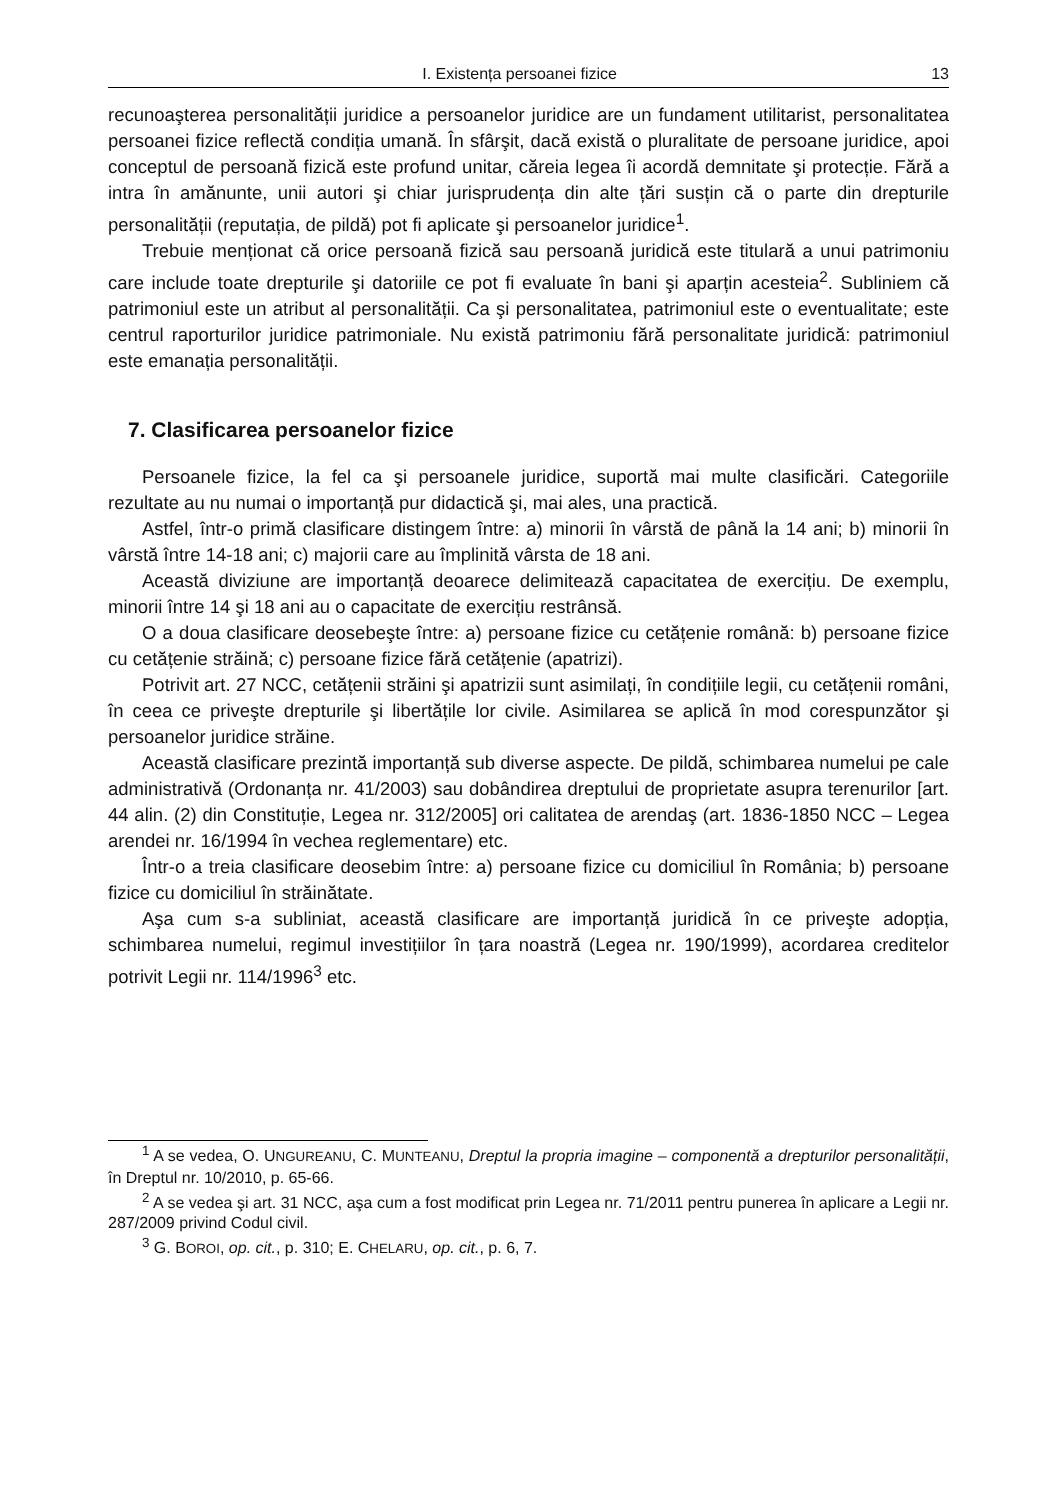I. Existența persoanei fizice 13
recunoaşterea personalității juridice a persoanelor juridice are un fundament utilitarist, personalitatea persoanei fizice reflectă condiția umană. În sfârşit, dacă există o pluralitate de persoane juridice, apoi conceptul de persoană fizică este profund unitar, căreia legea îi acordă demnitate şi protecție. Fără a intra în amănunte, unii autori şi chiar jurisprudența din alte țări susțin că o parte din drepturile personalității (reputația, de pildă) pot fi aplicate şi persoanelor juridice<sup>1</sup>.
Trebuie menționat că orice persoană fizică sau persoană juridică este titulară a unui patrimoniu care include toate drepturile şi datoriile ce pot fi evaluate în bani şi aparțin acesteia<sup>2</sup>. Subliniem că patrimoniul este un atribut al personalității. Ca şi personalitatea, patrimoniul este o eventualitate; este centrul raporturilor juridice patrimoniale. Nu există patrimoniu fără personalitate juridică: patrimoniul este emanația personalității.
7. Clasificarea persoanelor fizice
Persoanele fizice, la fel ca şi persoanele juridice, suportă mai multe clasificări. Categoriile rezultate au nu numai o importanță pur didactică şi, mai ales, una practică.
Astfel, într-o primă clasificare distingem între: a) minorii în vârstă de până la 14 ani; b) minorii în vârstă între 14-18 ani; c) majorii care au împlinită vârsta de 18 ani.
Această diviziune are importanță deoarece delimitează capacitatea de exercițiu. De exemplu, minorii între 14 şi 18 ani au o capacitate de exercițiu restrânsă.
O a doua clasificare deosebeşte între: a) persoane fizice cu cetățenie română: b) persoane fizice cu cetățenie străină; c) persoane fizice fără cetățenie (apatrizi).
Potrivit art. 27 NCC, cetățenii străini şi apatrizii sunt asimilați, în condițiile legii, cu cetățenii români, în ceea ce priveşte drepturile şi libertățile lor civile. Asimilarea se aplică în mod corespunzător şi persoanelor juridice străine.
Această clasificare prezintă importanță sub diverse aspecte. De pildă, schimbarea numelui pe cale administrativă (Ordonanța nr. 41/2003) sau dobândirea dreptului de proprietate asupra terenurilor [art. 44 alin. (2) din Constituție, Legea nr. 312/2005] ori calitatea de arendaş (art. 1836-1850 NCC – Legea arendei nr. 16/1994 în vechea reglementare) etc.
Într-o a treia clasificare deosebim între: a) persoane fizice cu domiciliul în România; b) persoane fizice cu domiciliul în străinătate.
Aşa cum s-a subliniat, această clasificare are importanță juridică în ce priveşte adopția, schimbarea numelui, regimul investițiilor în țara noastră (Legea nr. 190/1999), acordarea creditelor potrivit Legii nr. 114/1996<sup>3</sup> etc.
<sup>1</sup> A se vedea, O. UNGUREANU, C. MUNTEANU, Dreptul la propria imagine – componentă a drepturilor personalității, în Dreptul nr. 10/2010, p. 65-66.
<sup>2</sup> A se vedea şi art. 31 NCC, aşa cum a fost modificat prin Legea nr. 71/2011 pentru punerea în aplicare a Legii nr. 287/2009 privind Codul civil.
<sup>3</sup> G. BOROI, op. cit., p. 310; E. CHELARU, op. cit., p. 6, 7.